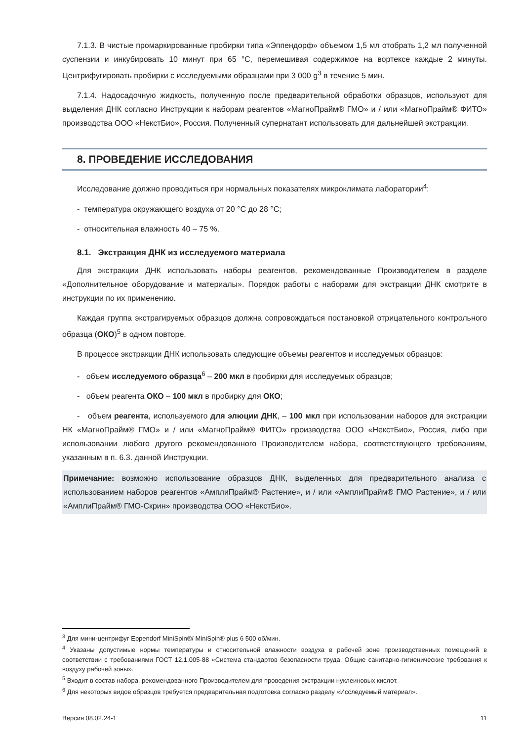7.1.3. В чистые промаркированные пробирки типа «Эппендорф» объемом 1,5 мл отобрать 1,2 мл полученной суспензии и инкубировать 10 минут при 65 °С, перемешивая содержимое на вортексе каждые 2 минуты. Центрифугировать пробирки с исследуемыми образцами при 3 000 g<sup>3</sup> в течение 5 мин.
7.1.4. Надосадочную жидкость, полученную после предварительной обработки образцов, используют для выделения ДНК согласно Инструкции к наборам реагентов «МагноПрайм® ГМО» и / или «МагноПрайм® ФИТО» производства ООО «НекстБио», Россия. Полученный супернатант использовать для дальнейшей экстракции.
8. ПРОВЕДЕНИЕ ИССЛЕДОВАНИЯ
Исследование должно проводиться при нормальных показателях микроклимата лаборатории<sup>4</sup>:
- температура окружающего воздуха от 20 °С до 28 °С;
- относительная влажность 40 – 75 %.
8.1. Экстракция ДНК из исследуемого материала
Для экстракции ДНК использовать наборы реагентов, рекомендованные Производителем в разделе «Дополнительное оборудование и материалы». Порядок работы с наборами для экстракции ДНК смотрите в инструкции по их применению.
Каждая группа экстрагируемых образцов должна сопровождаться постановкой отрицательного контрольного образца (ОКО)<sup>5</sup> в одном повторе.
В процессе экстракции ДНК использовать следующие объемы реагентов и исследуемых образцов:
- объем исследуемого образца<sup>6</sup> – 200 мкл в пробирки для исследуемых образцов;
- объем реагента ОКО – 100 мкл в пробирку для ОКО;
- объем реагента, используемого для элюции ДНК, – 100 мкл при использовании наборов для экстракции НК «МагноПрайм® ГМО» и / или «МагноПрайм® ФИТО» производства ООО «НекстБио», Россия, либо при использовании любого другого рекомендованного Производителем набора, соответствующего требованиям, указанным в п. 6.3. данной Инструкции.
Примечание: возможно использование образцов ДНК, выделенных для предварительного анализа с использованием наборов реагентов «АмплиПрайм® Растение», и / или «АмплиПрайм® ГМО Растение», и / или «АмплиПрайм® ГМО-Скрин» производства ООО «НекстБио».
<sup>3</sup> Для мини-центрифуг Eppendorf MiniSpin®/ MiniSpin® plus 6 500 об/мин.
<sup>4</sup> Указаны допустимые нормы температуры и относительной влажности воздуха в рабочей зоне производственных помещений в соответствии с требованиями ГОСТ 12.1.005-88 «Система стандартов безопасности труда. Общие санитарно-гигиенические требования к воздуху рабочей зоны».
<sup>5</sup> Входит в состав набора, рекомендованного Производителем для проведения экстракции нуклеиновых кислот.
<sup>6</sup> Для некоторых видов образцов требуется предварительная подготовка согласно разделу «Исследуемый материал».
Версия 08.02.24-1 11